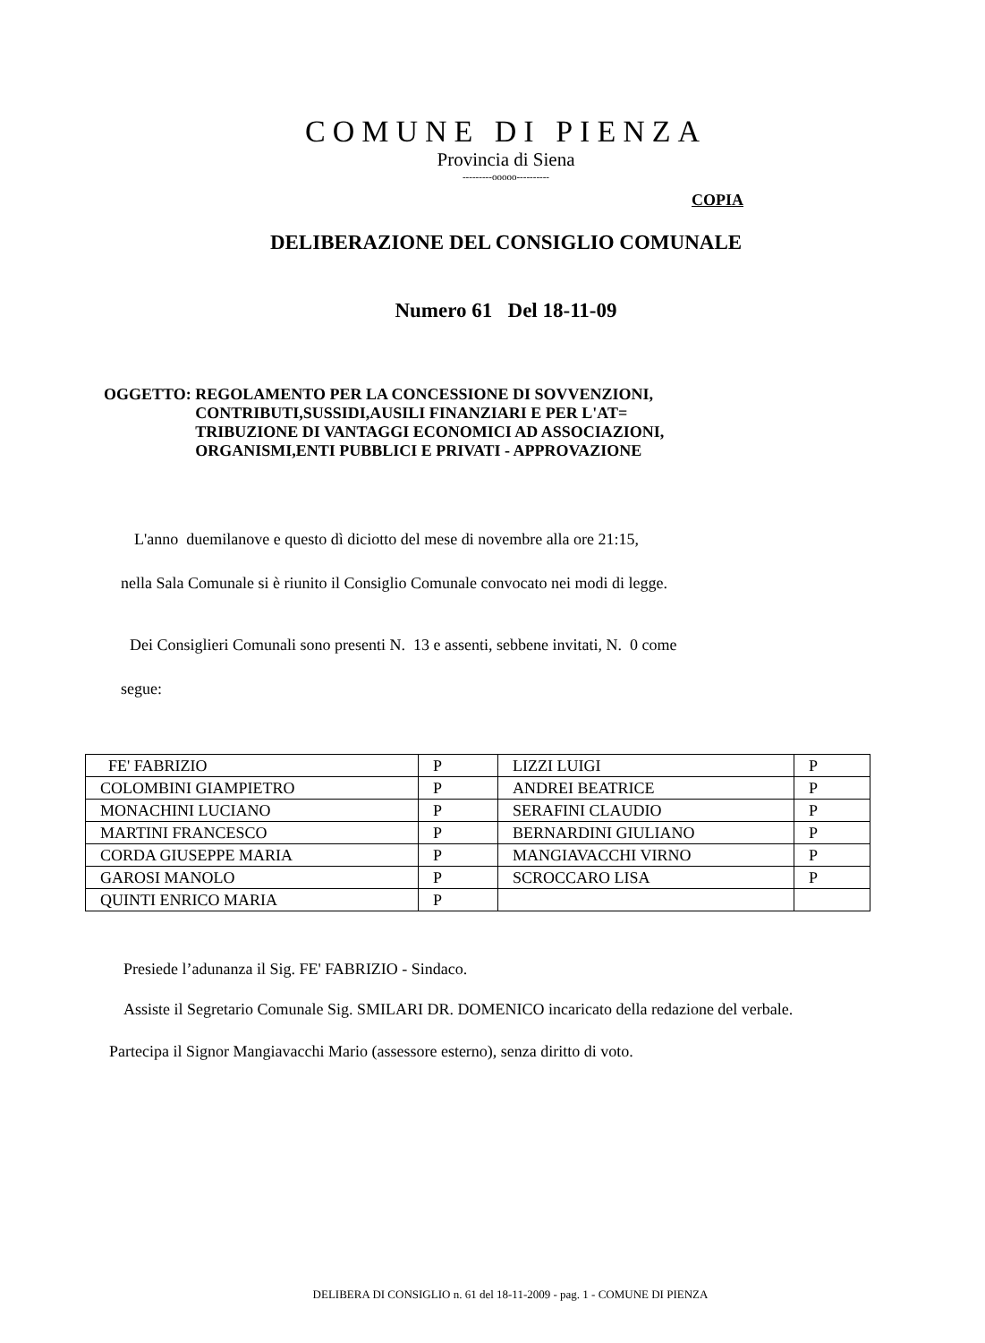COMUNE DI PIENZA
Provincia di Siena
---------ooooo----------
COPIA
DELIBERAZIONE DEL CONSIGLIO COMUNALE
Numero 61 Del 18-11-09
OGGETTO: REGOLAMENTO PER LA CONCESSIONE DI SOVVENZIONI,
CONTRIBUTI,SUSSIDI,AUSILI FINANZIARI E PER L'AT=
TRIBUZIONE DI VANTAGGI ECONOMICI AD ASSOCIAZIONI,
ORGANISMI,ENTI PUBBLICI E PRIVATI - APPROVAZIONE
L'anno duemilanove e questo dì diciotto del mese di novembre alla ore 21:15,
nella Sala Comunale si è riunito il Consiglio Comunale convocato nei modi di legge.
Dei Consiglieri Comunali sono presenti N. 13 e assenti, sebbene invitati, N. 0 come
segue:
| FE' FABRIZIO | P | LIZZI LUIGI | P |
| COLOMBINI GIAMPIETRO | P | ANDREI BEATRICE | P |
| MONACHINI LUCIANO | P | SERAFINI CLAUDIO | P |
| MARTINI FRANCESCO | P | BERNARDINI GIULIANO | P |
| CORDA GIUSEPPE MARIA | P | MANGIAVACCHI VIRNO | P |
| GAROSI MANOLO | P | SCROCCARO LISA | P |
| QUINTI ENRICO MARIA | P | | |
Presiede l’adunanza il Sig. FE' FABRIZIO - Sindaco.
Assiste il Segretario Comunale Sig. SMILARI DR. DOMENICO incaricato della redazione del verbale.
Partecipa il Signor Mangiavacchi Mario (assessore esterno), senza diritto di voto.
DELIBERA DI CONSIGLIO n. 61 del 18-11-2009 - pag. 1 - COMUNE DI PIENZA